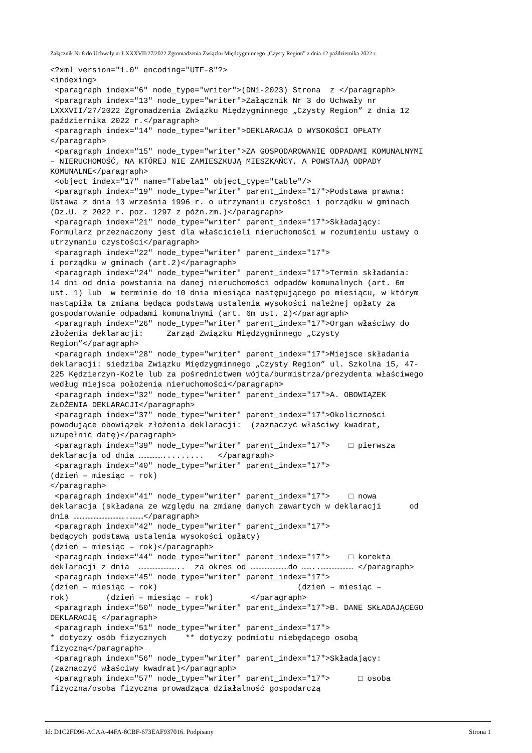Załącznik Nr 8 do Uchwały nr LXXXVII/27/2022 Zgromadzenia Związku Międzygminnego „Czysty Region” z dnia 12 października 2022 r.
<?xml version="1.0" encoding="UTF-8"?>
<indexing>
 <paragraph index="6" node_type="writer">(DN1-2023) Strona  z </paragraph>
 <paragraph index="13" node_type="writer">Załącznik Nr 3 do Uchwały nr
LXXXVII/27/2022 Zgromadzenia Związku Międzygminnego „Czysty Region” z dnia 12
października 2022 r.</paragraph>
 <paragraph index="14" node_type="writer">DEKLARACJA O WYSOKOŚCI OPŁATY
</paragraph>
 <paragraph index="15" node_type="writer">ZA GOSPODAROWANIE ODPADAMI KOMUNALNYMI
– NIERUCHOMOŚĆ, NA KTÓREJ NIE ZAMIESZKUJĄ MIESZKAŃCY, A POWSTAJĄ ODPADY
KOMUNALNE</paragraph>
 <object index="17" name="Tabela1" object_type="table"/>
 <paragraph index="19" node_type="writer" parent_index="17">Podstawa prawna:
Ustawa z dnia 13 września 1996 r. o utrzymaniu czystości i porządku w gminach
(Dz.U. z 2022 r. poz. 1297 z późn.zm.)</paragraph>
 <paragraph index="21" node_type="writer" parent_index="17">Składający:
Formularz przeznaczony jest dla właścicieli nieruchomości w rozumieniu ustawy o
utrzymaniu czystości</paragraph>
 <paragraph index="22" node_type="writer" parent_index="17">
i porządku w gminach (art.2)</paragraph>
 <paragraph index="24" node_type="writer" parent_index="17">Termin składania:
14 dni od dnia powstania na danej nieruchomości odpadów komunalnych (art. 6m
ust. 1) lub  w terminie do 10 dnia miesiąca następującego po miesiącu, w którym
nastąpiła ta zmiana będąca podstawą ustalenia wysokości należnej opłaty za
gospodarowanie odpadami komunalnymi (art. 6m ust. 2)</paragraph>
 <paragraph index="26" node_type="writer" parent_index="17">Organ właściwy do
złożenia deklaracji:     Zarząd Związku Międzygminnego „Czysty
Region”</paragraph>
 <paragraph index="28" node_type="writer" parent_index="17">Miejsce składania
deklaracji: siedziba Związku Międzygminnego „Czysty Region” ul. Szkolna 15, 47-
225 Kędzierzyn-Koźle lub za pośrednictwem wójta/burmistrza/prezydenta właściwego
według miejsca położenia nieruchomości</paragraph>
 <paragraph index="32" node_type="writer" parent_index="17">A. OBOWIĄZEK
ZŁOŻENIA DEKLARACJI</paragraph>
 <paragraph index="37" node_type="writer" parent_index="17">Okoliczności
powodujące obowiązek złożenia deklaracji:  (zaznaczyć właściwy kwadrat,
uzupełnić datę)</paragraph>
 <paragraph index="39" node_type="writer" parent_index="17">    □ pierwsza
deklaracja od dnia …………….........   </paragraph>
 <paragraph index="40" node_type="writer" parent_index="17">
(dzień – miesiąc – rok)
</paragraph>
 <paragraph index="41" node_type="writer" parent_index="17">    □ nowa
deklaracja (składana ze względu na zmianę danych zawartych w deklaracji      od
dnia …………………………….………</paragraph>
 <paragraph index="42" node_type="writer" parent_index="17">
będących podstawą ustalenia wysokości opłaty)
(dzień – miesiąc – rok)</paragraph>
 <paragraph index="44" node_type="writer" parent_index="17">    □ korekta
deklaracji z dnia  ……………………..  za okres od ……………………do ……..………………… </paragraph>
 <paragraph index="45" node_type="writer" parent_index="17">
(dzień – miesiąc – rok)                              (dzień – miesiąc –
rok)        (dzień – miesiąc – rok)        </paragraph>
 <paragraph index="50" node_type="writer" parent_index="17">B. DANE SKŁADAJĄCEGO
DEKLARACJĘ </paragraph>
 <paragraph index="51" node_type="writer" parent_index="17">
* dotyczy osób fizycznych    ** dotyczy podmiotu niebędącego osobą
fizyczną</paragraph>
 <paragraph index="56" node_type="writer" parent_index="17">Składający:
(zaznaczyć właściwy kwadrat)</paragraph>
 <paragraph index="57" node_type="writer" parent_index="17">      □ osoba
fizyczna/osoba fizyczna prowadząca działalność gospodarczą
Id: D1C2FD96-ACAA-44FA-8CBF-673EAF937016. Podpisany Strona 1